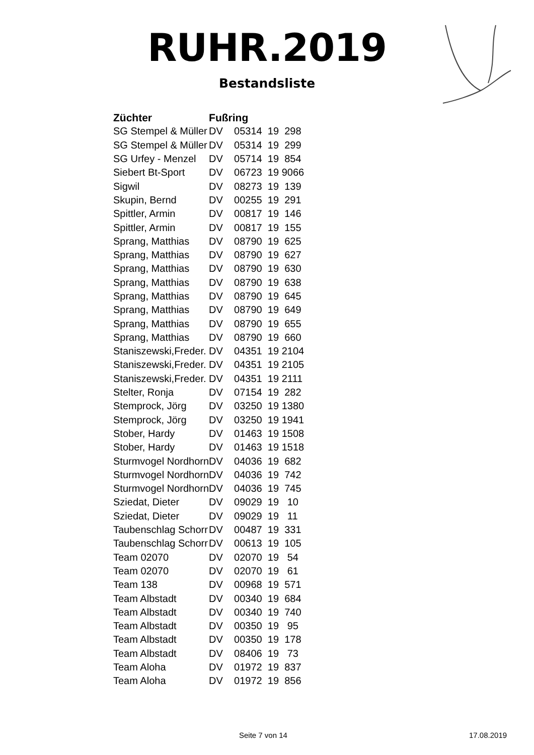RUHR.2019
Bestandsliste
| Züchter | Fußring |
| --- | --- |
| SG Stempel & Müller | DV 05314 19 298 |
| SG Stempel & Müller | DV 05314 19 299 |
| SG Urfey - Menzel | DV 05714 19 854 |
| Siebert Bt-Sport | DV 06723 19 9066 |
| Sigwil | DV 08273 19 139 |
| Skupin, Bernd | DV 00255 19 291 |
| Spittler, Armin | DV 00817 19 146 |
| Spittler, Armin | DV 00817 19 155 |
| Sprang, Matthias | DV 08790 19 625 |
| Sprang, Matthias | DV 08790 19 627 |
| Sprang, Matthias | DV 08790 19 630 |
| Sprang, Matthias | DV 08790 19 638 |
| Sprang, Matthias | DV 08790 19 645 |
| Sprang, Matthias | DV 08790 19 649 |
| Sprang, Matthias | DV 08790 19 655 |
| Sprang, Matthias | DV 08790 19 660 |
| Staniszewski,Freder. | DV 04351 19 2104 |
| Staniszewski,Freder. | DV 04351 19 2105 |
| Staniszewski,Freder. | DV 04351 19 2111 |
| Stelter, Ronja | DV 07154 19 282 |
| Stemprock, Jörg | DV 03250 19 1380 |
| Stemprock, Jörg | DV 03250 19 1941 |
| Stober, Hardy | DV 01463 19 1508 |
| Stober, Hardy | DV 01463 19 1518 |
| Sturmvogel Nordhorn | DV 04036 19 682 |
| Sturmvogel Nordhorn | DV 04036 19 742 |
| Sturmvogel Nordhorn | DV 04036 19 745 |
| Sziedat, Dieter | DV 09029 19 10 |
| Sziedat, Dieter | DV 09029 19 11 |
| Taubenschlag Schorr | DV 00487 19 331 |
| Taubenschlag Schorr | DV 00613 19 105 |
| Team 02070 | DV 02070 19 54 |
| Team 02070 | DV 02070 19 61 |
| Team 138 | DV 00968 19 571 |
| Team Albstadt | DV 00340 19 684 |
| Team Albstadt | DV 00340 19 740 |
| Team Albstadt | DV 00350 19 95 |
| Team Albstadt | DV 00350 19 178 |
| Team Albstadt | DV 08406 19 73 |
| Team Aloha | DV 01972 19 837 |
| Team Aloha | DV 01972 19 856 |
Seite 7 von 14 17.08.2019